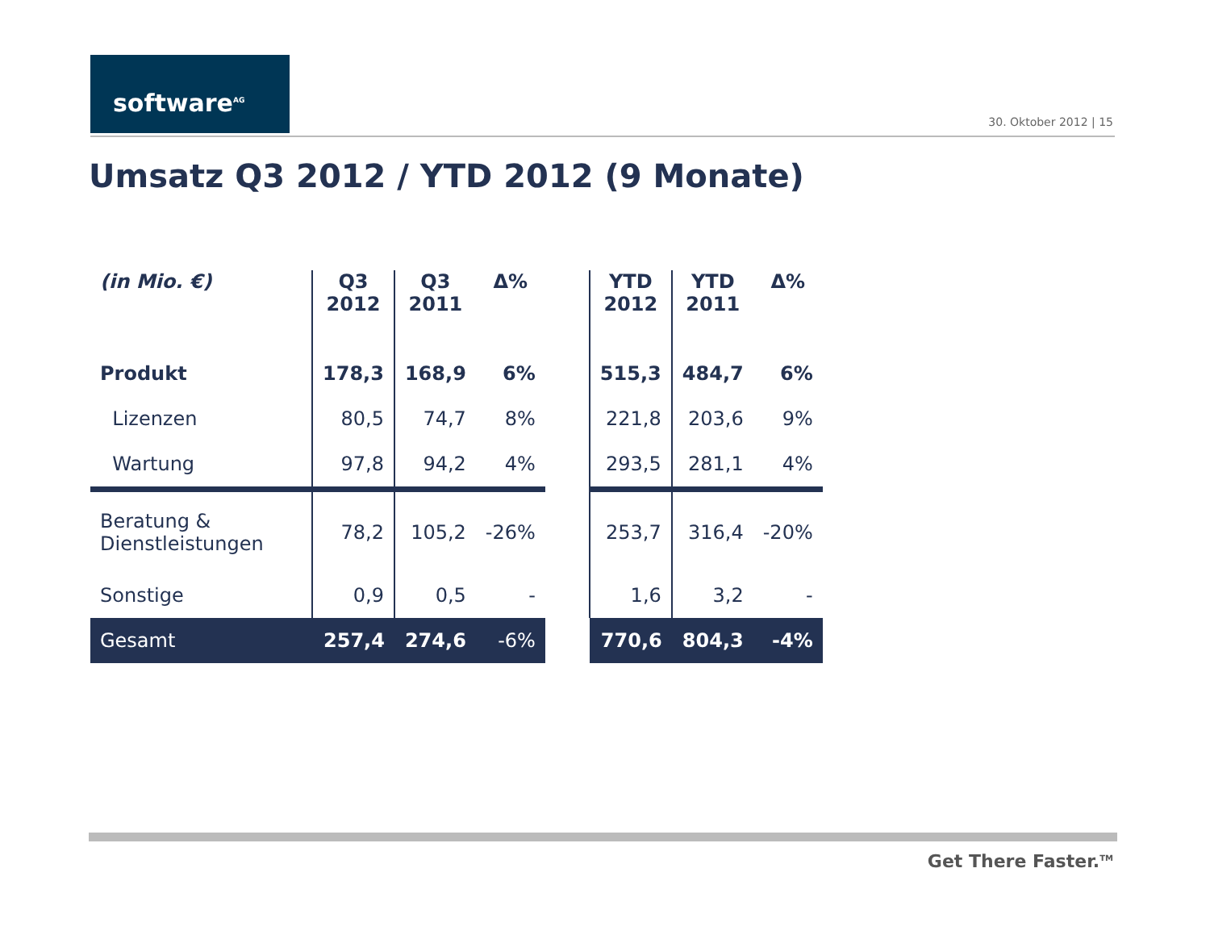software<sup>AG</sup>
30. Oktober 2012 | 15
Umsatz Q3 2012 / YTD 2012 (9 Monate)
| (in Mio. €) | Q3 2012 | Q3 2011 | Δ% | | YTD 2012 | YTD 2011 | Δ% |
| --- | --- | --- | --- | --- | --- | --- | --- |
| Produkt | 178,3 | 168,9 | 6% | | 515,3 | 484,7 | 6% |
| Lizenzen | 80,5 | 74,7 | 8% | | 221,8 | 203,6 | 9% |
| Wartung | 97,8 | 94,2 | 4% | | 293,5 | 281,1 | 4% |
| Beratung & Dienstleistungen | 78,2 | 105,2 | -26% | | 253,7 | 316,4 | -20% |
| Sonstige | 0,9 | 0,5 | - | | 1,6 | 3,2 | - |
| Gesamt | 257,4 | 274,6 | -6% | | 770,6 | 804,3 | -4% |
Get There Faster.<sup>TM</sup>